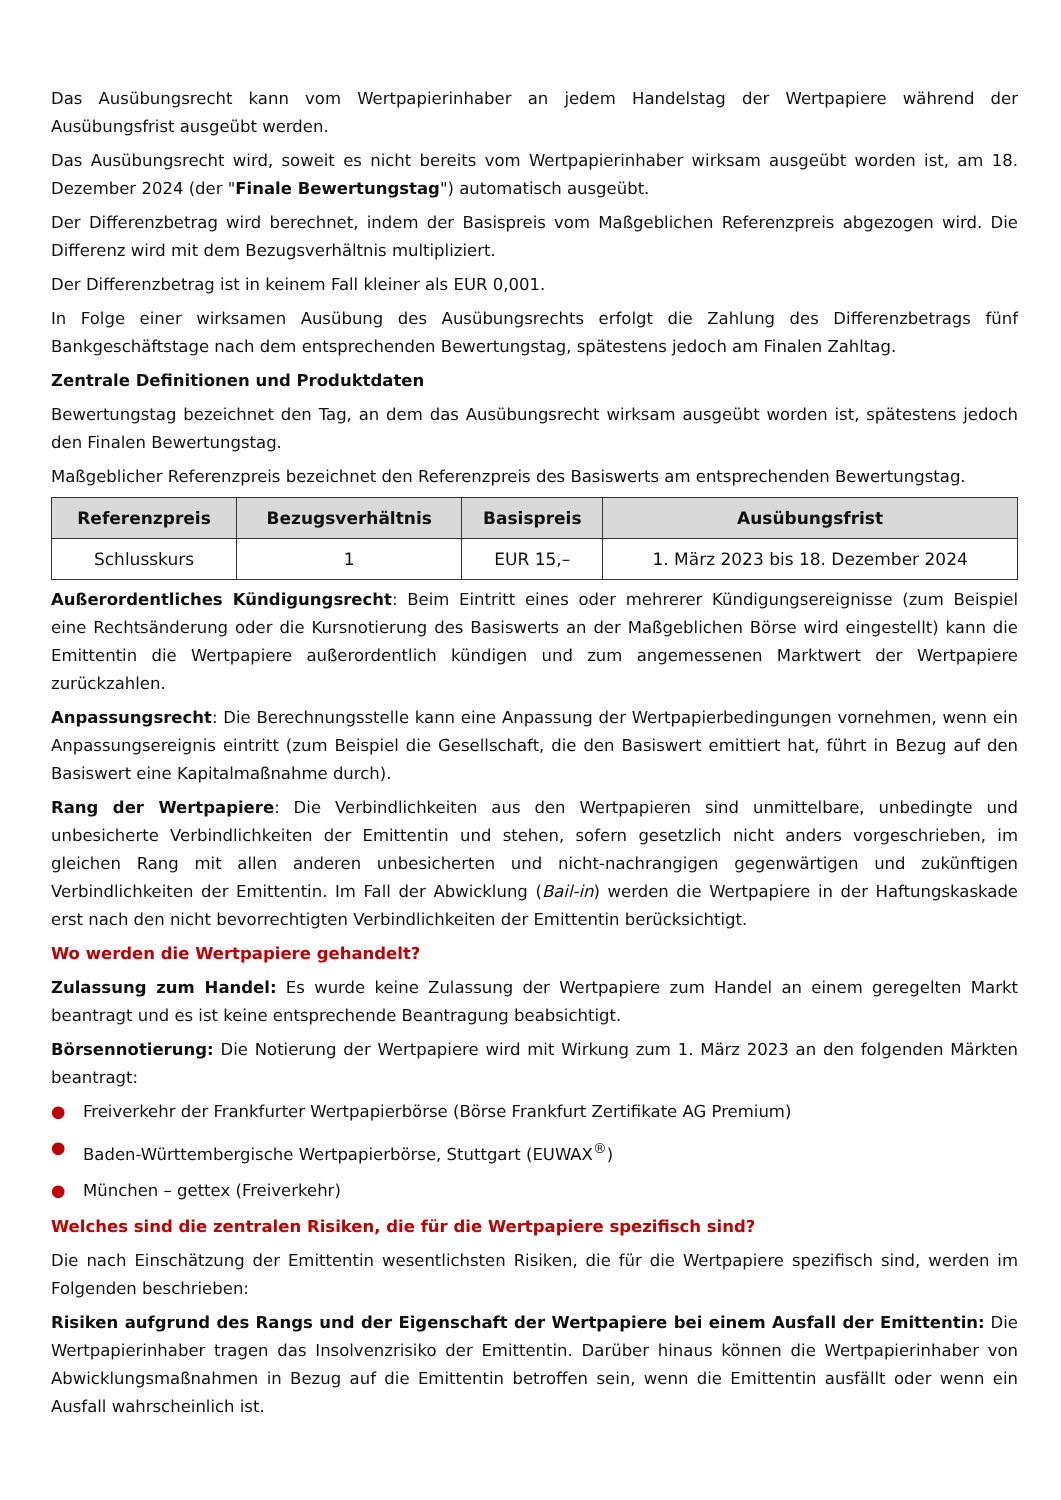Das Ausübungsrecht kann vom Wertpapierinhaber an jedem Handelstag der Wertpapiere während der Ausübungsfrist ausgeübt werden.
Das Ausübungsrecht wird, soweit es nicht bereits vom Wertpapierinhaber wirksam ausgeübt worden ist, am 18. Dezember 2024 (der "Finale Bewertungstag") automatisch ausgeübt.
Der Differenzbetrag wird berechnet, indem der Basispreis vom Maßgeblichen Referenzpreis abgezogen wird. Die Differenz wird mit dem Bezugsverhältnis multipliziert.
Der Differenzbetrag ist in keinem Fall kleiner als EUR 0,001.
In Folge einer wirksamen Ausübung des Ausübungsrechts erfolgt die Zahlung des Differenzbetrags fünf Bankgeschäftstage nach dem entsprechenden Bewertungstag, spätestens jedoch am Finalen Zahltag.
Zentrale Definitionen und Produktdaten
Bewertungstag bezeichnet den Tag, an dem das Ausübungsrecht wirksam ausgeübt worden ist, spätestens jedoch den Finalen Bewertungstag.
Maßgeblicher Referenzpreis bezeichnet den Referenzpreis des Basiswerts am entsprechenden Bewertungstag.
| Referenzpreis | Bezugsverhältnis | Basispreis | Ausübungsfrist |
| --- | --- | --- | --- |
| Schlusskurs | 1 | EUR 15,– | 1. März 2023 bis 18. Dezember 2024 |
Außerordentliches Kündigungsrecht: Beim Eintritt eines oder mehrerer Kündigungsereignisse (zum Beispiel eine Rechtsänderung oder die Kursnotierung des Basiswerts an der Maßgeblichen Börse wird eingestellt) kann die Emittentin die Wertpapiere außerordentlich kündigen und zum angemessenen Marktwert der Wertpapiere zurückzahlen.
Anpassungsrecht: Die Berechnungsstelle kann eine Anpassung der Wertpapierbedingungen vornehmen, wenn ein Anpassungsereignis eintritt (zum Beispiel die Gesellschaft, die den Basiswert emittiert hat, führt in Bezug auf den Basiswert eine Kapitalmaßnahme durch).
Rang der Wertpapiere: Die Verbindlichkeiten aus den Wertpapieren sind unmittelbare, unbedingte und unbesicherte Verbindlichkeiten der Emittentin und stehen, sofern gesetzlich nicht anders vorgeschrieben, im gleichen Rang mit allen anderen unbesicherten und nicht-nachrangigen gegenwärtigen und zukünftigen Verbindlichkeiten der Emittentin. Im Fall der Abwicklung (Bail-in) werden die Wertpapiere in der Haftungskaskade erst nach den nicht bevorrechtigten Verbindlichkeiten der Emittentin berücksichtigt.
Wo werden die Wertpapiere gehandelt?
Zulassung zum Handel: Es wurde keine Zulassung der Wertpapiere zum Handel an einem geregelten Markt beantragt und es ist keine entsprechende Beantragung beabsichtigt.
Börsennotierung: Die Notierung der Wertpapiere wird mit Wirkung zum 1. März 2023 an den folgenden Märkten beantragt:
● Freiverkehr der Frankfurter Wertpapierbörse (Börse Frankfurt Zertifikate AG Premium)
● Baden-Württembergische Wertpapierbörse, Stuttgart (EUWAX<sup>®</sup>)
● München – gettex (Freiverkehr)
Welches sind die zentralen Risiken, die für die Wertpapiere spezifisch sind?
Die nach Einschätzung der Emittentin wesentlichsten Risiken, die für die Wertpapiere spezifisch sind, werden im Folgenden beschrieben:
Risiken aufgrund des Rangs und der Eigenschaft der Wertpapiere bei einem Ausfall der Emittentin: Die Wertpapierinhaber tragen das Insolvenzrisiko der Emittentin. Darüber hinaus können die Wertpapierinhaber von Abwicklungsmaßnahmen in Bezug auf die Emittentin betroffen sein, wenn die Emittentin ausfällt oder wenn ein Ausfall wahrscheinlich ist.